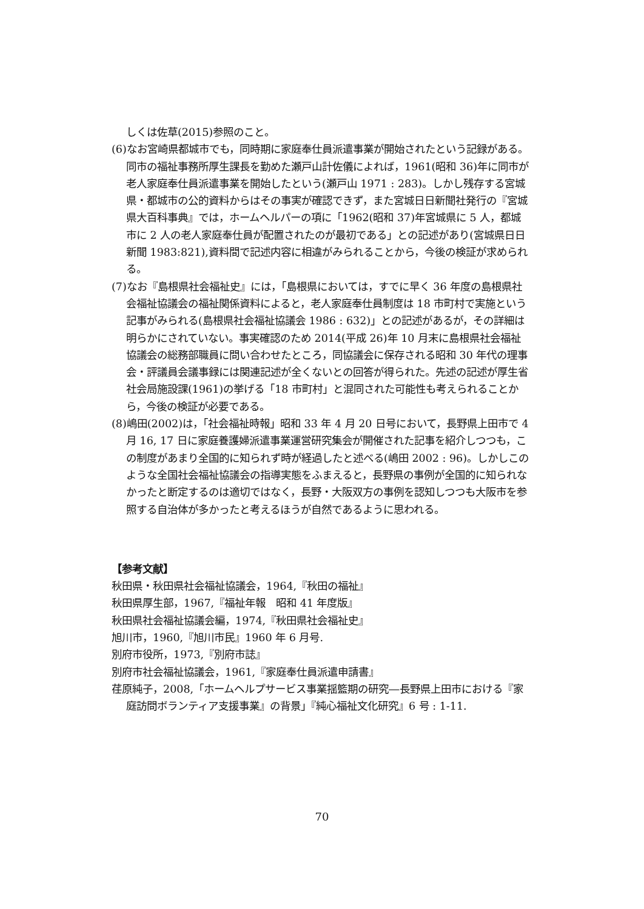しくは佐草(2015)参照のこと。
(6)なお宮崎県都城市でも，同時期に家庭奉仕員派遣事業が開始されたという記録がある。同市の福祉事務所厚生課長を勤めた瀬戸山計佐儀によれば，1961(昭和 36)年に同市が老人家庭奉仕員派遣事業を開始したという(瀬戸山 1971 : 283)。しかし残存する宮城県・都城市の公的資料からはその事実が確認できず，また宮城日日新聞社発行の『宮城県大百科事典』では，ホームヘルパーの項に「1962(昭和 37)年宮城県に 5 人，都城市に 2 人の老人家庭奉仕員が配置されたのが最初である」との記述があり(宮城県日日新聞 1983:821),資料間で記述内容に相違がみられることから，今後の検証が求められる。
(7)なお『島根県社会福祉史』には，「島根県においては，すでに早く 36 年度の島根県社会福祉協議会の福祉関係資料によると，老人家庭奉仕員制度は 18 市町村で実施という記事がみられる(島根県社会福祉協議会 1986 : 632)」との記述があるが，その詳細は明らかにされていない。事実確認のため 2014(平成 26)年 10 月末に島根県社会福祉協議会の総務部職員に問い合わせたところ，同協議会に保存される昭和 30 年代の理事会・評議員会議事録には関連記述が全くないとの回答が得られた。先述の記述が厚生省社会局施設課(1961)の挙げる「18 市町村」と混同された可能性も考えられることから，今後の検証が必要である。
(8)嶋田(2002)は，「社会福祉時報」昭和 33 年 4 月 20 日号において，長野県上田市で 4 月 16, 17 日に家庭養護婦派遣事業運営研究集会が開催された記事を紹介しつつも，この制度があまり全国的に知られず時が経過したと述べる(嶋田 2002 : 96)。しかしこのような全国社会福祉協議会の指導実態をふまえると，長野県の事例が全国的に知られなかったと断定するのは適切ではなく，長野・大阪双方の事例を認知しつつも大阪市を参照する自治体が多かったと考えるほうが自然であるように思われる。
【参考文献】
秋田県・秋田県社会福祉協議会，1964,『秋田の福祉』
秋田県厚生部，1967,『福祉年報　昭和 41 年度版』
秋田県社会福祉協議会編，1974,『秋田県社会福祉史』
旭川市，1960,『旭川市民』1960 年 6 月号.
別府市役所，1973,『別府市誌』
別府市社会福祉協議会，1961,『家庭奉仕員派遣申請書』
荏原純子，2008,「ホームヘルプサービス事業揺籃期の研究―長野県上田市における『家庭訪問ボランティア支援事業』の背景」『純心福祉文化研究』6 号 : 1-11.
70